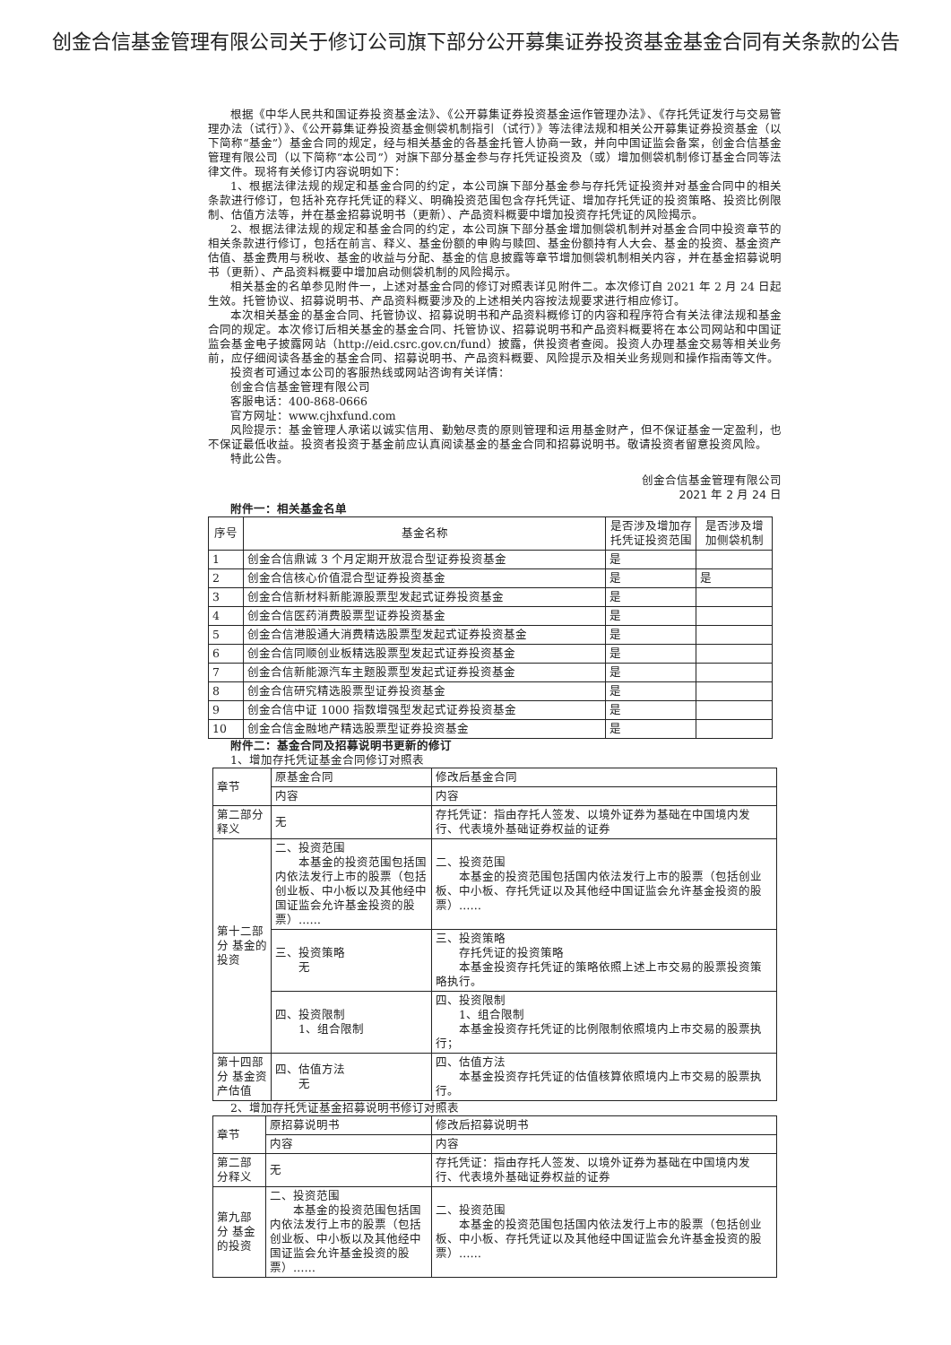创金合信基金管理有限公司关于修订公司旗下部分公开募集证券投资基金基金合同有关条款的公告
根据《中华人民共和国证券投资基金法》、《公开募集证券投资基金运作管理办法》、《存托凭证发行与交易管理办法（试行）》、《公开募集证券投资基金侧袋机制指引（试行）》等法律法规和相关公开募集证券投资基金（以下简称“基金”）基金合同的规定，经与相关基金的各基金托管人协商一致，并向中国证监会备案，创金合信基金管理有限公司（以下简称“本公司”）对旗下部分基金参与存托凭证投资及（或）增加侧袋机制修订基金合同等法律文件。现将有关修订内容说明如下：
1、根据法律法规的规定和基金合同的约定，本公司旗下部分基金参与存托凭证投资并对基金合同中的相关条款进行修订，包括补充存托凭证的释义、明确投资范围包含存托凭证、增加存托凭证的投资策略、投资比例限制、估值方法等，并在基金招募说明书（更新）、产品资料概要中增加投资存托凭证的风险揭示。
2、根据法律法规的规定和基金合同的约定，本公司旗下部分基金增加侧袋机制并对基金合同中投资章节的相关条款进行修订，包括在前言、释义、基金份额的申购与赎回、基金份额持有人大会、基金的投资、基金资产估值、基金费用与税收、基金的收益与分配、基金的信息披露等章节增加侧袋机制相关内容，并在基金招募说明书（更新）、产品资料概要中增加启动侧袋机制的风险揭示。
相关基金的名单参见附件一，上述对基金合同的修订对照表详见附件二。本次修订自 2021 年 2 月 24 日起生效。托管协议、招募说明书、产品资料概要涉及的上述相关内容按法规要求进行相应修订。
本次相关基金的基金合同、托管协议、招募说明书和产品资料概修订的内容和程序符合有关法律法规和基金合同的规定。本次修订后相关基金的基金合同、托管协议、招募说明书和产品资料概要将在本公司网站和中国证监会基金电子披露网站（http://eid.csrc.gov.cn/fund）披露，供投资者查阅。投资人办理基金交易等相关业务前，应仔细阅读各基金的基金合同、招募说明书、产品资料概要、风险提示及相关业务规则和操作指南等文件。
投资者可通过本公司的客服热线或网站咨询有关详情：
创金合信基金管理有限公司
客服电话：400-868-0666
官方网址：www.cjhxfund.com
风险提示：基金管理人承诺以诚实信用、勤勉尽责的原则管理和运用基金财产，但不保证基金一定盈利，也不保证最低收益。投资者投资于基金前应认真阅读基金的基金合同和招募说明书。敬请投资者留意投资风险。
特此公告。
创金合信基金管理有限公司
2021 年 2 月 24 日
附件一：相关基金名单
| 序号 | 基金名称 | 是否涉及增加存托凭证投资范围 | 是否涉及增加侧袋机制 |
| --- | --- | --- | --- |
| 1 | 创金合信鼎诚 3 个月定期开放混合型证券投资基金 | 是 | |
| 2 | 创金合信核心价值混合型证券投资基金 | 是 | 是 |
| 3 | 创金合信新材料新能源股票型发起式证券投资基金 | 是 | |
| 4 | 创金合信医药消费股票型证券投资基金 | 是 | |
| 5 | 创金合信港股通大消费精选股票型发起式证券投资基金 | 是 | |
| 6 | 创金合信同顺创业板精选股票型发起式证券投资基金 | 是 | |
| 7 | 创金合信新能源汽车主题股票型发起式证券投资基金 | 是 | |
| 8 | 创金合信研究精选股票型证券投资基金 | 是 | |
| 9 | 创金合信中证 1000 指数增强型发起式证券投资基金 | 是 | |
| 10 | 创金合信金融地产精选股票型证券投资基金 | 是 | |
附件二：基金合同及招募说明书更新的修订
1、增加存托凭证基金合同修订对照表
| 章节 | 原基金合同 | 修改后基金合同 |
| | 内容 | 内容 |
| 第二部分释义 | 无 | 存托凭证：指由存托人签发、以境外证券为基础在中国境内发行、代表境外基础证券权益的证券 |
| 第十二部分 基金的投资 | 二、投资范围 本基金的投资范围包括国内依法发行上市的股票（包括创业板、中小板以及其他经中国证监会允许基金投资的股票）…… | 二、投资范围 本基金的投资范围包括国内依法发行上市的股票（包括创业板、中小板、存托凭证以及其他经中国证监会允许基金投资的股票）…… |
| | 三、投资策略 无 | 三、投资策略 存托凭证的投资策略 本基金投资存托凭证的策略依照上述上市交易的股票投资策略执行。 |
| | 四、投资限制 1、组合限制 | 四、投资限制 1、组合限制 本基金投资存托凭证的比例限制依照境内上市交易的股票执行； |
| 第十四部分 基金资产估值 | 四、估值方法 无 | 四、估值方法 本基金投资存托凭证的估值核算依照境内上市交易的股票执行。 |
2、增加存托凭证基金招募说明书修订对照表
| 章节 | 原招募说明书 | 修改后招募说明书 |
| | 内容 | 内容 |
| 第二部分释义 | 无 | 存托凭证：指由存托人签发、以境外证券为基础在中国境内发行、代表境外基础证券权益的证券 |
| 第九部分 基金的投资 | 二、投资范围 本基金的投资范围包括国内依法发行上市的股票（包括创业板、中小板以及其他经中国证监会允许基金投资的股票）…… | 二、投资范围 本基金的投资范围包括国内依法发行上市的股票（包括创业板、中小板、存托凭证以及其他经中国证监会允许基金投资的股票）…… |